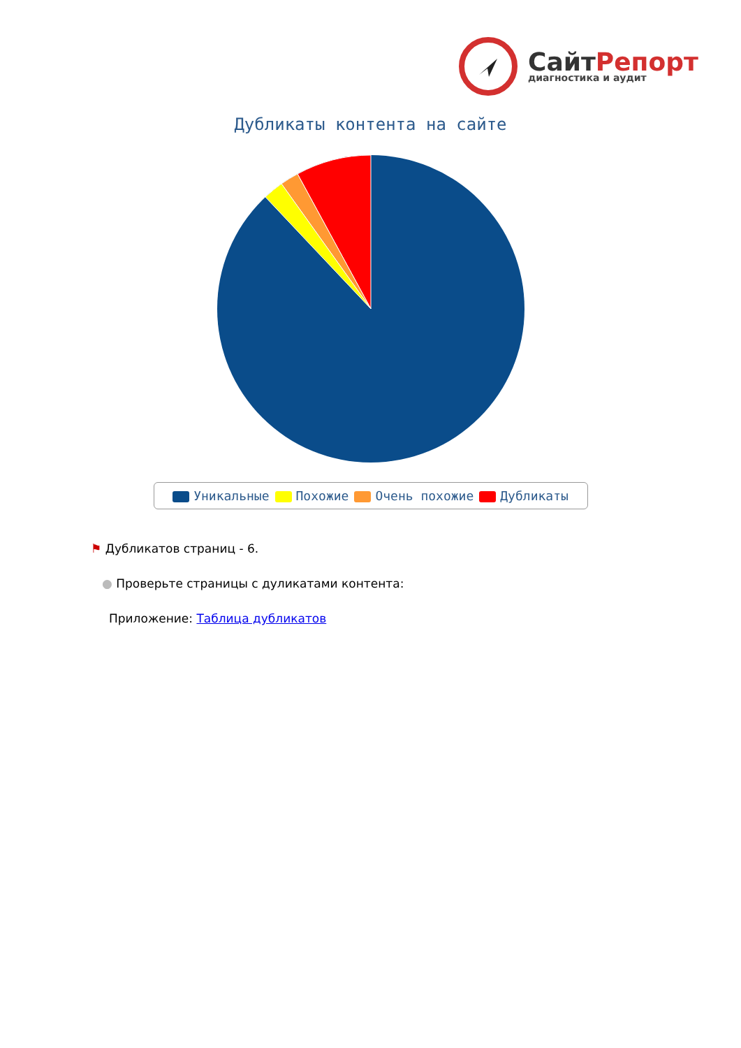СайтРепорт
диагностика и аудит
Дубликаты контента на сайте
Уникальные Похожие Очень похожие Дубликаты
⚑ Дубликатов страниц - 6.
● Проверьте страницы с дуликатами контента:
Приложение: Таблица дубликатов